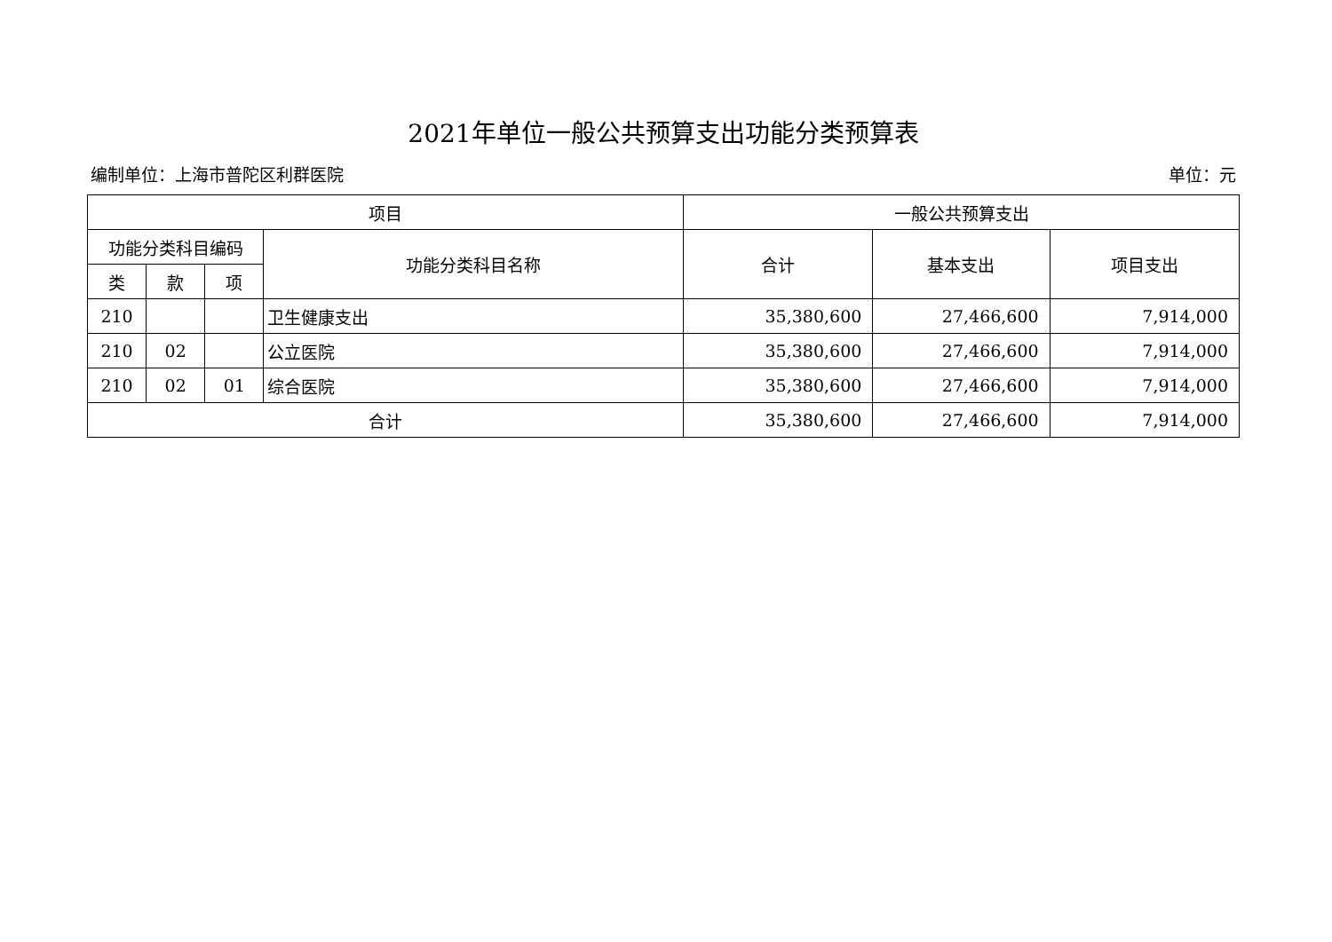2021年单位一般公共预算支出功能分类预算表
编制单位：上海市普陀区利群医院 单位：元
| 项目 | | | | 一般公共预算支出 | | |
| --- | --- | --- | --- | --- | --- | --- |
| 功能分类科目编码 | | | 功能分类科目名称 | 合计 | 基本支出 | 项目支出 |
| 类 | 款 | 项 | | | | |
| 210 | | | 卫生健康支出 | 35,380,600 | 27,466,600 | 7,914,000 |
| 210 | 02 | | 公立医院 | 35,380,600 | 27,466,600 | 7,914,000 |
| 210 | 02 | 01 | 综合医院 | 35,380,600 | 27,466,600 | 7,914,000 |
| 合计 | | | | 35,380,600 | 27,466,600 | 7,914,000 |